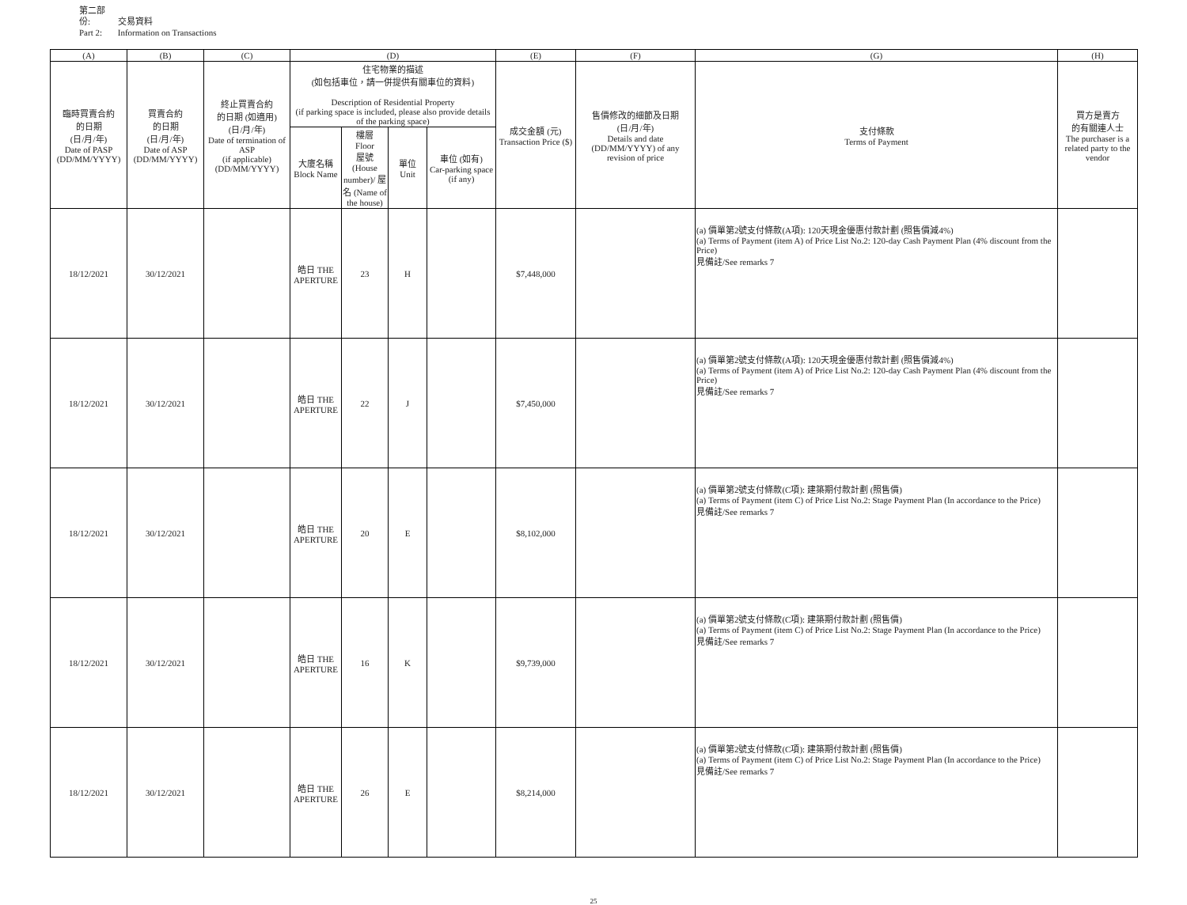第二部份: 交易資料
Part 2: Information on Transactions
| (A) | (B) | (C) | (D) | | | | (E) | (F) | (G) | (H) |
| --- | --- | --- | --- | --- | --- | --- | --- | --- | --- | --- |
| 臨時買賣合約 的日期 (日/月/年) Date of PASP (DD/MM/YYYY) | 買賣合約 的日期 (日/月/年) Date of ASP (DD/MM/YYYY) | 終止買賣合約 的日期 (如適用) (日/月/年) Date of termination of ASP (if applicable) (DD/MM/YYYY) | 住宅物業的描述 (如包括車位，請一併提供有關車位的資料) Description of Residential Property (if parking space is included, please also provide details of the parking space) | | | | 成交金額 (元) Transaction Price ($) | 售價修改的細節及日期 (日/月/年) Details and date (DD/MM/YYYY) of any revision of price | 支付條款 Terms of Payment | 買方是賣方 的有關連人士 The purchaser is a related party to the vendor |
| | | | 大廈名稱 Block Name | 樓層 Floor 屋號 (House number)/ 屋名 (Name of the house) | 單位 Unit | 車位 (如有) Car-parking space (if any) | | | | |
| 18/12/2021 | 30/12/2021 | | 皓日 THE APERTURE | 23 | H | | $7,448,000 | | (a) 價單第2號支付條款(A項): 120天現金優惠付款計劃 (照售價減4%) (a) Terms of Payment (item A) of Price List No.2: 120-day Cash Payment Plan (4% discount from the Price) 見備註/See remarks 7 | |
| 18/12/2021 | 30/12/2021 | | 皓日 THE APERTURE | 22 | J | | $7,450,000 | | (a) 價單第2號支付條款(A項): 120天現金優惠付款計劃 (照售價減4%) (a) Terms of Payment (item A) of Price List No.2: 120-day Cash Payment Plan (4% discount from the Price) 見備註/See remarks 7 | |
| 18/12/2021 | 30/12/2021 | | 皓日 THE APERTURE | 20 | E | | $8,102,000 | | (a) 價單第2號支付條款(C項): 建築期付款計劃 (照售價) (a) Terms of Payment (item C) of Price List No.2: Stage Payment Plan (In accordance to the Price) 見備註/See remarks 7 | |
| 18/12/2021 | 30/12/2021 | | 皓日 THE APERTURE | 16 | K | | $9,739,000 | | (a) 價單第2號支付條款(C項): 建築期付款計劃 (照售價) (a) Terms of Payment (item C) of Price List No.2: Stage Payment Plan (In accordance to the Price) 見備註/See remarks 7 | |
| 18/12/2021 | 30/12/2021 | | 皓日 THE APERTURE | 26 | E | | $8,214,000 | | (a) 價單第2號支付條款(C項): 建築期付款計劃 (照售價) (a) Terms of Payment (item C) of Price List No.2: Stage Payment Plan (In accordance to the Price) 見備註/See remarks 7 | |
25